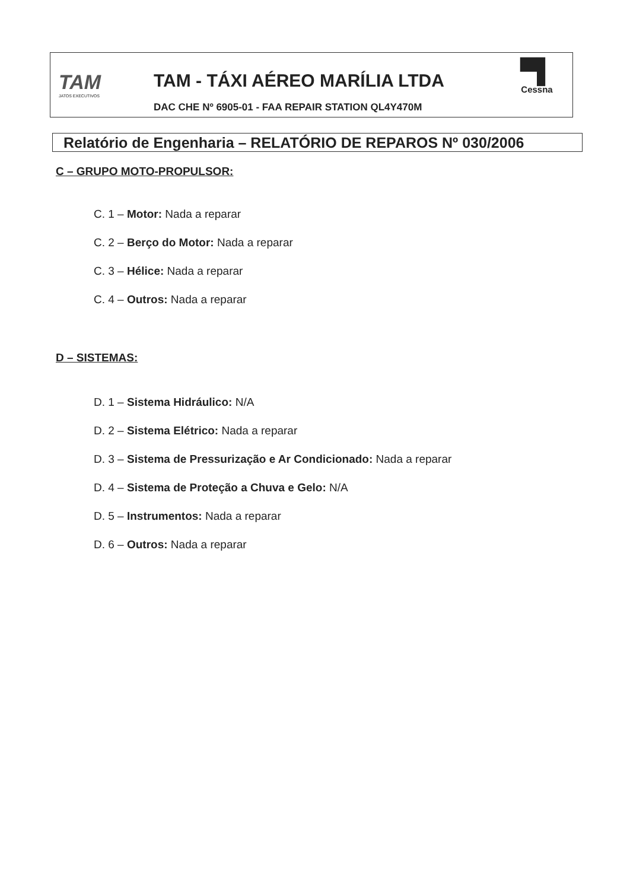TAM
JATOS EXECUTIVOS
TAM - TÁXI AÉREO MARÍLIA LTDA
DAC CHE Nº 6905-01 - FAA REPAIR STATION QL4Y470M
▀▌
Cessna
Relatório de Engenharia – RELATÓRIO DE REPAROS Nº 030/2006
C – GRUPO MOTO-PROPULSOR:
C. 1 – Motor: Nada a reparar
C. 2 – Berço do Motor: Nada a reparar
C. 3 – Hélice: Nada a reparar
C. 4 – Outros: Nada a reparar
D – SISTEMAS:
D. 1 – Sistema Hidráulico: N/A
D. 2 – Sistema Elétrico: Nada a reparar
D. 3 – Sistema de Pressurização e Ar Condicionado: Nada a reparar
D. 4 – Sistema de Proteção a Chuva e Gelo: N/A
D. 5 – Instrumentos: Nada a reparar
D. 6 – Outros: Nada a reparar